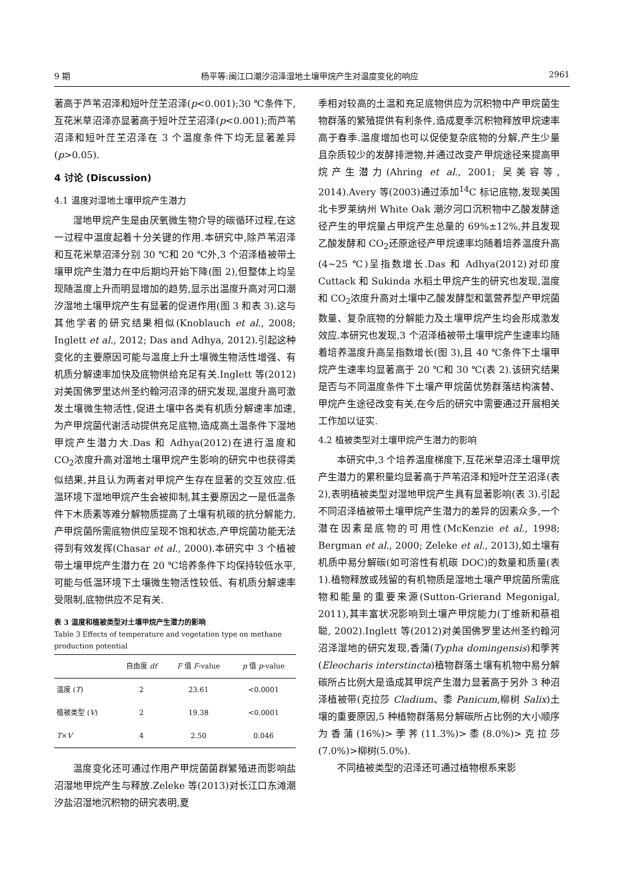9 期 杨平等:闽江口潮汐沼泽湿地土壤甲烷产生对温度变化的响应 2961
著高于芦苇沼泽和短叶茳芏沼泽(p<0.001);30 ℃条件下,互花米草沼泽亦显著高于短叶茳芏沼泽(p<0.001);而芦苇沼泽和短叶茳芏沼泽在 3 个温度条件下均无显著差异(p>0.05).
4 讨论 (Discussion)
4.1 温度对湿地土壤甲烷产生潜力
湿地甲烷产生是由厌氧微生物介导的碳循环过程,在这一过程中温度起着十分关键的作用.本研究中,除芦苇沼泽和互花米草沼泽分别 30 ℃和 20 ℃外,3 个沼泽植被带土壤甲烷产生潜力在中后期均开始下降(图 2),但整体上均呈现随温度上升而明显增加的趋势,显示出温度升高对河口潮汐湿地土壤甲烷产生有显著的促进作用(图 3 和表 3).这与其他学者的研究结果相似(Knoblauch et al., 2008; Inglett et al., 2012; Das and Adhya, 2012).引起这种变化的主要原因可能与温度上升土壤微生物活性增强、有机质分解速率加快及底物供给充足有关.Inglett 等(2012)对美国佛罗里达州圣约翰河沼泽的研究发现,温度升高可激发土壤微生物活性,促进土壤中各类有机质分解速率加速,为产甲烷菌代谢活动提供充足底物,造成高土温条件下湿地甲烷产生潜力大.Das 和 Adhya(2012)在进行温度和 CO<sub>2</sub>浓度升高对湿地土壤甲烷产生影响的研究中也获得类似结果,并且认为两者对甲烷产生存在显著的交互效应.低温环境下湿地甲烷产生会被抑制,其主要原因之一是低温条件下木质素等难分解物质提高了土壤有机碳的抗分解能力,产甲烷菌所需底物供应呈现不饱和状态,产甲烷菌功能无法得到有效发挥(Chasar et al., 2000).本研究中 3 个植被带土壤甲烷产生潜力在 20 ℃培养条件下均保持较低水平,可能与低温环境下土壤微生物活性较低、有机质分解速率受限制,底物供应不足有关.
表 3 温度和植被类型对土壤甲烷产生潜力的影响
Table 3 Effects of temperature and vegetation type on methane production potential
| | 自由度 df | F 值 F -value | p 值 p -value |
| --- | --- | --- | --- |
| 温度 ( T ) | 2 | 23.61 | <0.0001 |
| 植被类型 ( V ) | 2 | 19.38 | <0.0001 |
| T × V | 4 | 2.50 | 0.046 |
温度变化还可通过作用产甲烷菌菌群繁殖进而影响盐沼湿地甲烷产生与释放.Zeleke 等(2013)对长江口东滩潮汐盐沼湿地沉积物的研究表明,夏
季相对较高的土温和充足底物供应为沉积物中产甲烷菌生物群落的繁殖提供有利条件,造成夏季沉积物释放甲烷速率高于春季.温度增加也可以促使复杂底物的分解,产生少量且杂质较少的发酵排泄物,并通过改变产甲烷途径来提高甲烷产生潜力(Ahring et al., 2001; 吴美容等, 2014).Avery 等(2003)通过添加<sup>14</sup>C 标记底物,发现美国北卡罗莱纳州 White Oak 潮汐河口沉积物中乙酸发酵途径产生的甲烷量占甲烷产生总量的 69%±12%,并且发现乙酸发酵和 CO<sub>2</sub>还原途径产甲烷速率均随着培养温度升高(4~25 ℃)呈指数增长.Das 和 Adhya(2012)对印度 Cuttack 和 Sukinda 水稻土甲烷产生的研究也发现,温度和 CO<sub>2</sub>浓度升高对土壤中乙酸发酵型和氢营养型产甲烷菌数量、复杂底物的分解能力及土壤甲烷产生均会形成激发效应.本研究也发现,3 个沼泽植被带土壤甲烷产生速率均随着培养温度升高呈指数增长(图 3),且 40 ℃条件下土壤甲烷产生速率均显著高于 20 ℃和 30 ℃(表 2).该研究结果是否与不同温度条件下土壤产甲烷菌优势群落结构演替、甲烷产生途径改变有关,在今后的研究中需要通过开展相关工作加以证实.
4.2 植被类型对土壤甲烷产生潜力的影响
本研究中,3 个培养温度梯度下,互花米草沼泽土壤甲烷产生潜力的累积量均显著高于芦苇沼泽和短叶茳芏沼泽(表 2),表明植被类型对湿地甲烷产生具有显著影响(表 3).引起不同沼泽植被带土壤甲烷产生潜力的差异的因素众多,一个潜在因素是底物的可用性(McKenzie et al., 1998; Bergman et al., 2000; Zeleke et al., 2013),如土壤有机质中易分解碳(如可溶性有机碳 DOC)的数量和质量(表 1).植物释放或残留的有机物质是湿地土壤产甲烷菌所需底物和能量的重要来源(Sutton-Grierand Megonigal, 2011),其丰富状况影响到土壤产甲烷能力(丁维新和蔡祖聪, 2002).Inglett 等(2012)对美国佛罗里达州圣约翰河沼泽湿地的研究发现,香蒲(Typha domingensis)和荸荠(Eleocharis interstincta)植物群落土壤有机物中易分解碳所占比例大是造成其甲烷产生潜力显著高于另外 3 种沼泽植被带(克拉莎 Cladium、黍 Panicum,柳树 Salix)土壤的重要原因,5 种植物群落易分解碳所占比例的大小顺序为香蒲(16%)>荸荠(11.3%)>黍(8.0%)>克拉莎(7.0%)>柳树(5.0%).
不同植被类型的沼泽还可通过植物根系来影